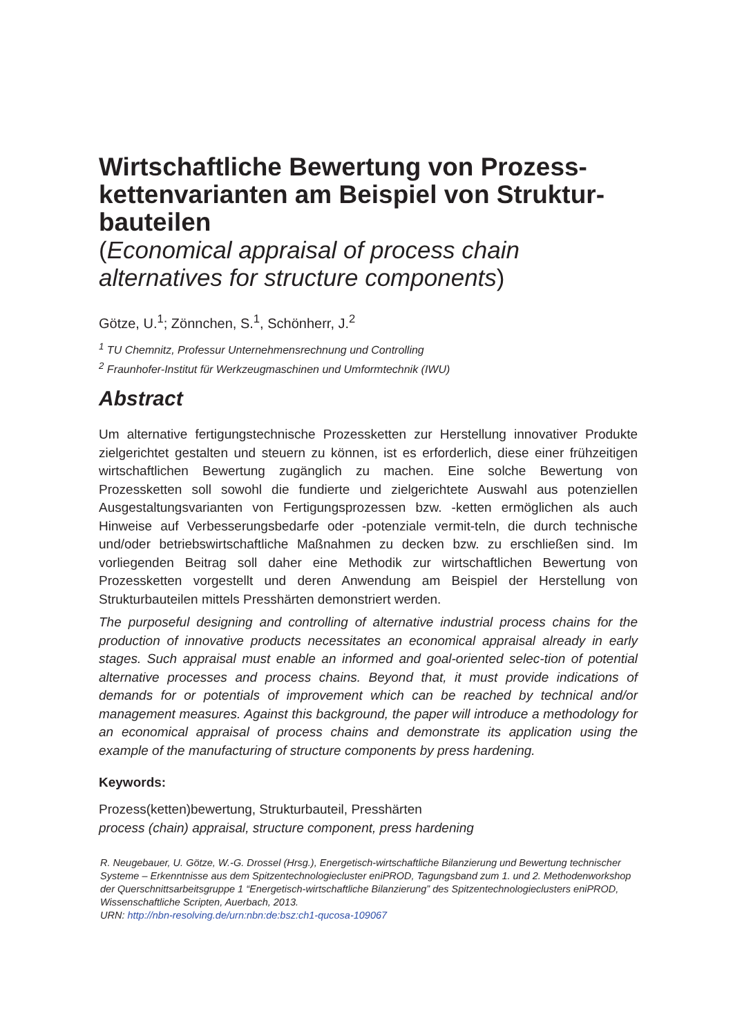Wirtschaftliche Bewertung von Prozess-kettenvarianten am Beispiel von Struktur-bauteilen
(Economical appraisal of process chain alternatives for structure components)
Götze, U.<sup>1</sup>; Zönnchen, S.<sup>1</sup>, Schönherr, J.<sup>2</sup>
<sup>1</sup> TU Chemnitz, Professur Unternehmensrechnung und Controlling
<sup>2</sup> Fraunhofer-Institut für Werkzeugmaschinen und Umformtechnik (IWU)
Abstract
Um alternative fertigungstechnische Prozessketten zur Herstellung innovativer Produkte zielgerichtet gestalten und steuern zu können, ist es erforderlich, diese einer frühzeitigen wirtschaftlichen Bewertung zugänglich zu machen. Eine solche Bewertung von Prozessketten soll sowohl die fundierte und zielgerichtete Auswahl aus potenziellen Ausgestaltungsvarianten von Fertigungsprozessen bzw. -ketten ermöglichen als auch Hinweise auf Verbesserungsbedarfe oder -potenziale vermit-teln, die durch technische und/oder betriebswirtschaftliche Maßnahmen zu decken bzw. zu erschließen sind. Im vorliegenden Beitrag soll daher eine Methodik zur wirtschaftlichen Bewertung von Prozessketten vorgestellt und deren Anwendung am Beispiel der Herstellung von Strukturbauteilen mittels Presshärten demonstriert werden.
The purposeful designing and controlling of alternative industrial process chains for the production of innovative products necessitates an economical appraisal already in early stages. Such appraisal must enable an informed and goal-oriented selec-tion of potential alternative processes and process chains. Beyond that, it must provide indications of demands for or potentials of improvement which can be reached by technical and/or management measures. Against this background, the paper will introduce a methodology for an economical appraisal of process chains and demonstrate its application using the example of the manufacturing of structure components by press hardening.
Keywords:
Prozess(ketten)bewertung, Strukturbauteil, Presshärten
process (chain) appraisal, structure component, press hardening
R. Neugebauer, U. Götze, W.-G. Drossel (Hrsg.), Energetisch-wirtschaftliche Bilanzierung und Bewertung technischer Systeme – Erkenntnisse aus dem Spitzentechnologiecluster eniPROD, Tagungsband zum 1. und 2. Methodenworkshop der Querschnittsarbeitsgruppe 1 “Energetisch-wirtschaftliche Bilanzierung” des Spitzentechnologieclusters eniPROD, Wissenschaftliche Scripten, Auerbach, 2013.
URN: http://nbn-resolving.de/urn:nbn:de:bsz:ch1-qucosa-109067